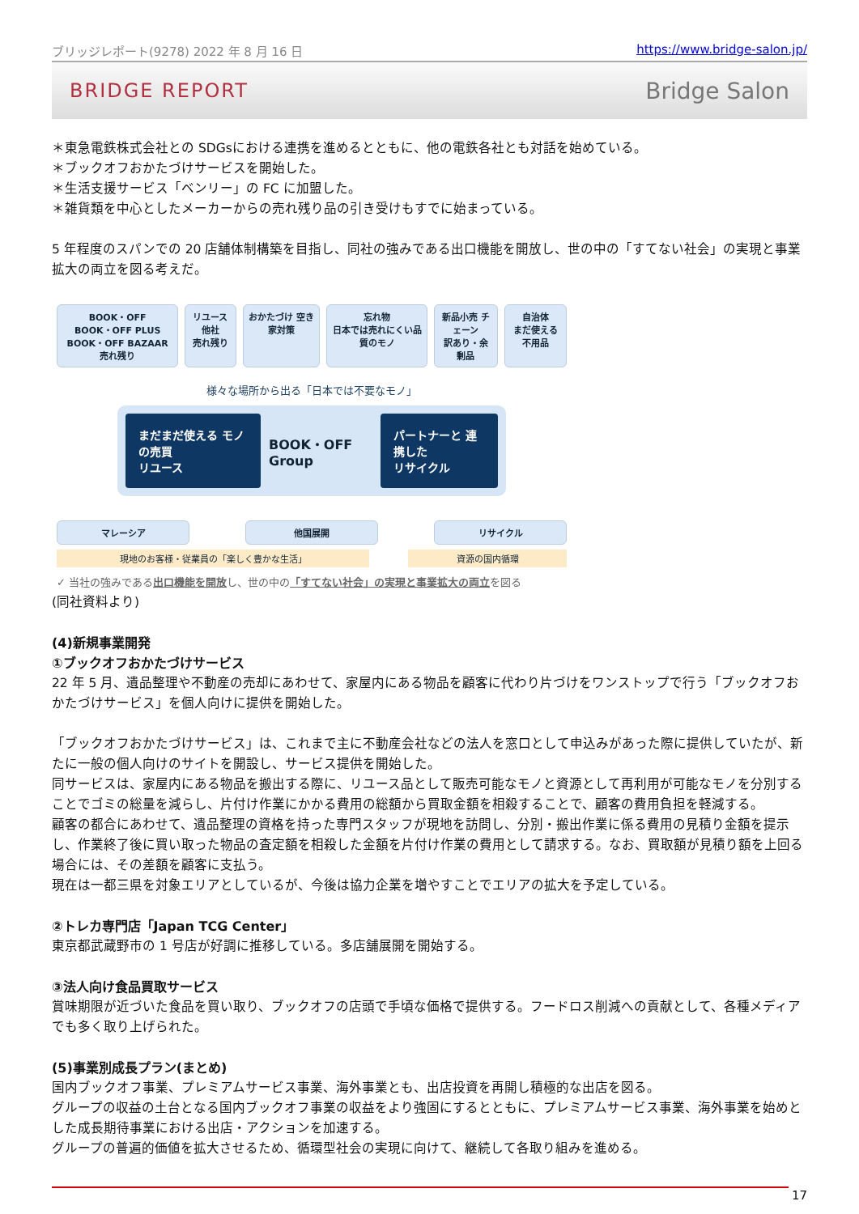ブリッジレポート(9278) 2022 年 8 月 16 日 https://www.bridge-salon.jp/
BRIDGE REPORT Bridge Salon
＊東急電鉄株式会社との SDGsにおける連携を進めるとともに、他の電鉄各社とも対話を始めている。
＊ブックオフおかたづけサービスを開始した。
＊生活支援サービス「ベンリー」の FC に加盟した。
＊雑貨類を中心としたメーカーからの売れ残り品の引き受けもすでに始まっている。
5 年程度のスパンでの 20 店舗体制構築を目指し、同社の強みである出口機能を開放し、世の中の「すてない社会」の実現と事業拡大の両立を図る考えだ。
BOOK・OFF
BOOK・OFF PLUS BOOK・OFF BAZAAR
売れ残り
リユース 他社
売れ残り
おかたづけ 空き家対策 忘れ物
日本では売れにくい品質のモノ
新品小売 チェーン
訳あり・余剰品
自治体
まだ使える不用品
様々な場所から出る「日本では不要なモノ」
まだまだ使える モノの売買
リユース
BOOK・OFF Group
パートナーと 連携した
リサイクル
マレーシア 他国展開 リサイクル
現地のお客様・従業員の「楽しく豊かな生活」 資源の国内循環
✓ 当社の強みである出口機能を開放し、世の中の「すてない社会」の実現と事業拡大の両立を図る
(同社資料より)
(4)新規事業開発
①ブックオフおかたづけサービス
22 年 5 月、遺品整理や不動産の売却にあわせて、家屋内にある物品を顧客に代わり片づけをワンストップで行う「ブックオフおかたづけサービス」を個人向けに提供を開始した。
「ブックオフおかたづけサービス」は、これまで主に不動産会社などの法人を窓口として申込みがあった際に提供していたが、新たに一般の個人向けのサイトを開設し、サービス提供を開始した。
同サービスは、家屋内にある物品を搬出する際に、リユース品として販売可能なモノと資源として再利用が可能なモノを分別することでゴミの総量を減らし、片付け作業にかかる費用の総額から買取金額を相殺することで、顧客の費用負担を軽減する。
顧客の都合にあわせて、遺品整理の資格を持った専門スタッフが現地を訪問し、分別・搬出作業に係る費用の見積り金額を提示し、作業終了後に買い取った物品の査定額を相殺した金額を片付け作業の費用として請求する。なお、買取額が見積り額を上回る場合には、その差額を顧客に支払う。
現在は一都三県を対象エリアとしているが、今後は協力企業を増やすことでエリアの拡大を予定している。
②トレカ専門店「Japan TCG Center」
東京都武蔵野市の 1 号店が好調に推移している。多店舗展開を開始する。
③法人向け食品買取サービス
賞味期限が近づいた食品を買い取り、ブックオフの店頭で手頃な価格で提供する。フードロス削減への貢献として、各種メディアでも多く取り上げられた。
(5)事業別成長プラン(まとめ)
国内ブックオフ事業、プレミアムサービス事業、海外事業とも、出店投資を再開し積極的な出店を図る。
グループの収益の土台となる国内ブックオフ事業の収益をより強固にするとともに、プレミアムサービス事業、海外事業を始めとした成長期待事業における出店・アクションを加速する。
グループの普遍的価値を拡大させるため、循環型社会の実現に向けて、継続して各取り組みを進める。
17